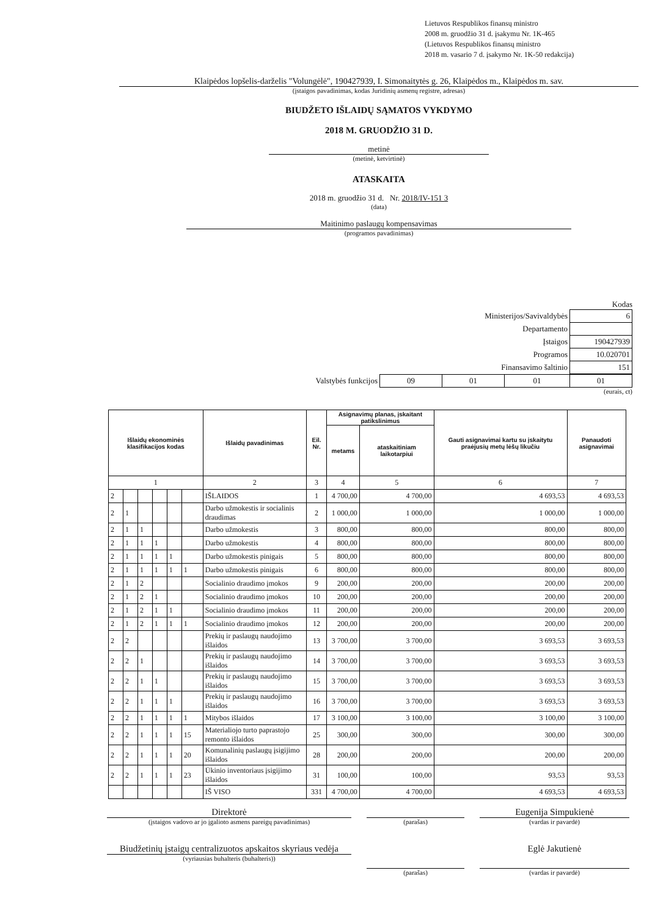Lietuvos Respublikos finansų ministro
2008 m. gruodžio 31 d. įsakymu Nr. 1K-465
(Lietuvos Respublikos finansų ministro
2018 m. vasario 7 d. įsakymo Nr. 1K-50 redakcija)
Klaipėdos lopšelis-darželis "Volungėlė", 190427939, I. Simonaitytės g. 26, Klaipėdos m., Klaipėdos m. sav.
(įstaigos pavadinimas, kodas Juridinių asmenų registre, adresas)
BIUDŽETO IŠLAIDŲ SĄMATOS VYKDYMO
2018 M. GRUODŽIO 31 D.
metinė
(metinė, ketvirtinė)
ATASKAITA
2018 m. gruodžio 31 d. Nr. 2018/IV-151 3
(data)
Maitinimo paslaugų kompensavimas
(programos pavadinimas)
Kodas
| Ministerijos/Savivaldybės | 6 |
| Departamento | |
| Įstaigos | 190427939 |
| Programos | 10.020701 |
| Finansavimo šaltinio | 151 |
| Valstybės funkcijos | 09 | 01 | 01 | 01 |
(eurais, ct)
| Išlaidų ekonominės klasifikacijos kodas | | | | | | Išlaidų pavadinimas | Eil. Nr. | Asignavimų planas, įskaitant patikslinimus | | Gauti asignavimai kartu su įskaitytu praėjusių metų lėšų likučiu | Panaudoti asignavimai |
| --- | --- | --- | --- | --- | --- | --- | --- | --- | --- | --- | --- |
| | | | | | | | | metams | ataskaitiniam laikotarpiui | | |
| 1 | | | | | | 2 | 3 | 4 | 5 | 6 | 7 |
| 2 | | | | | | IŠLAIDOS | 1 | 4 700,00 | 4 700,00 | 4 693,53 | 4 693,53 |
| 2 | 1 | | | | | Darbo užmokestis ir socialinis draudimas | 2 | 1 000,00 | 1 000,00 | 1 000,00 | 1 000,00 |
| 2 | 1 | 1 | | | | Darbo užmokestis | 3 | 800,00 | 800,00 | 800,00 | 800,00 |
| 2 | 1 | 1 | 1 | | | Darbo užmokestis | 4 | 800,00 | 800,00 | 800,00 | 800,00 |
| 2 | 1 | 1 | 1 | 1 | | Darbo užmokestis pinigais | 5 | 800,00 | 800,00 | 800,00 | 800,00 |
| 2 | 1 | 1 | 1 | 1 | 1 | Darbo užmokestis pinigais | 6 | 800,00 | 800,00 | 800,00 | 800,00 |
| 2 | 1 | 2 | | | | Socialinio draudimo įmokos | 9 | 200,00 | 200,00 | 200,00 | 200,00 |
| 2 | 1 | 2 | 1 | | | Socialinio draudimo įmokos | 10 | 200,00 | 200,00 | 200,00 | 200,00 |
| 2 | 1 | 2 | 1 | 1 | | Socialinio draudimo įmokos | 11 | 200,00 | 200,00 | 200,00 | 200,00 |
| 2 | 1 | 2 | 1 | 1 | 1 | Socialinio draudimo įmokos | 12 | 200,00 | 200,00 | 200,00 | 200,00 |
| 2 | 2 | | | | | Prekių ir paslaugų naudojimo išlaidos | 13 | 3 700,00 | 3 700,00 | 3 693,53 | 3 693,53 |
| 2 | 2 | 1 | | | | Prekių ir paslaugų naudojimo išlaidos | 14 | 3 700,00 | 3 700,00 | 3 693,53 | 3 693,53 |
| 2 | 2 | 1 | 1 | | | Prekių ir paslaugų naudojimo išlaidos | 15 | 3 700,00 | 3 700,00 | 3 693,53 | 3 693,53 |
| 2 | 2 | 1 | 1 | 1 | | Prekių ir paslaugų naudojimo išlaidos | 16 | 3 700,00 | 3 700,00 | 3 693,53 | 3 693,53 |
| 2 | 2 | 1 | 1 | 1 | 1 | Mitybos išlaidos | 17 | 3 100,00 | 3 100,00 | 3 100,00 | 3 100,00 |
| 2 | 2 | 1 | 1 | 1 | 15 | Materialiojo turto paprastojo remonto išlaidos | 25 | 300,00 | 300,00 | 300,00 | 300,00 |
| 2 | 2 | 1 | 1 | 1 | 20 | Komunalinių paslaugų įsigijimo išlaidos | 28 | 200,00 | 200,00 | 200,00 | 200,00 |
| 2 | 2 | 1 | 1 | 1 | 23 | Ūkinio inventoriaus įsigijimo išlaidos | 31 | 100,00 | 100,00 | 93,53 | 93,53 |
| | | | | | | IŠ VISO | 331 | 4 700,00 | 4 700,00 | 4 693,53 | 4 693,53 |
Direktorė
(įstaigos vadovo ar jo įgalioto asmens pareigų pavadinimas)
(parašas)
Eugenija Simpukienė
(vardas ir pavardė)
Biudžetinių įstaigų centralizuotos apskaitos skyriaus vedėja
(vyriausias buhalteris (buhalteris))
(parašas)
Eglė Jakutienė
(vardas ir pavardė)